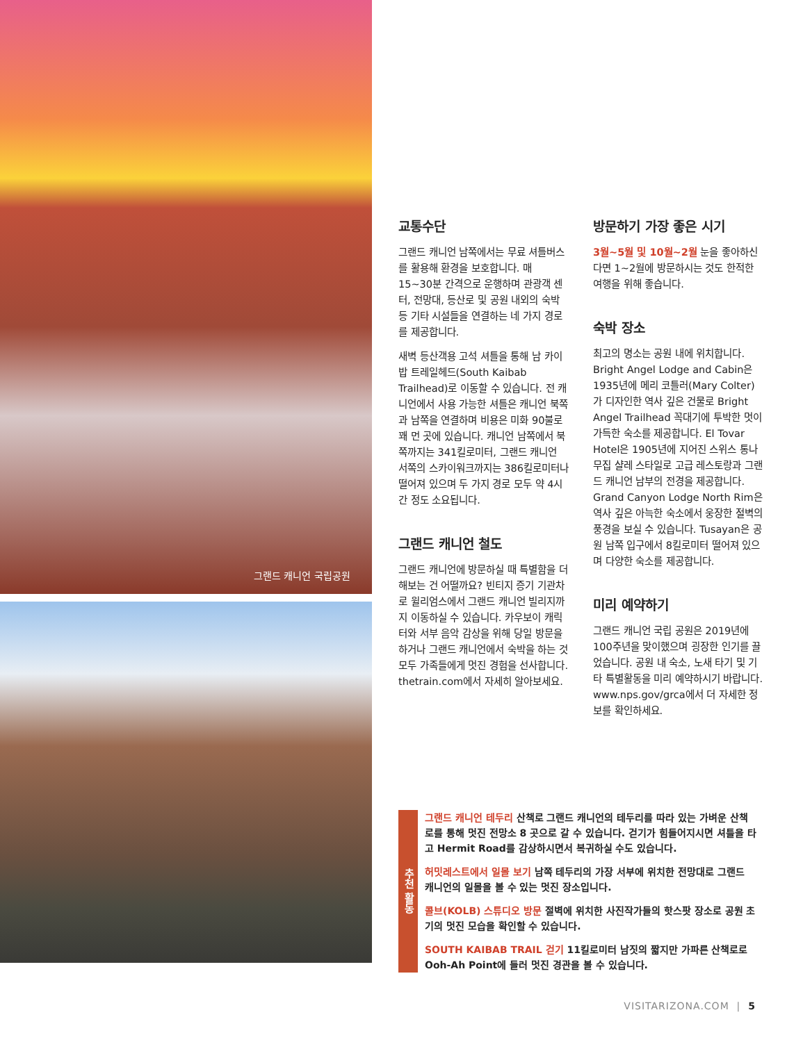그랜드 캐니언 국립공원
교통수단
그랜드 캐니언 남쪽에서는 무료 셔틀버스를 활용해 환경을 보호합니다. 매 15~30분 간격으로 운행하며 관광객 센터, 전망대, 등산로 및 공원 내외의 숙박 등 기타 시설들을 연결하는 네 가지 경로를 제공합니다.
새벽 등산객용 고석 셔틀을 통해 남 카이밥 트레일헤드(South Kaibab Trailhead)로 이동할 수 있습니다. 전 캐니언에서 사용 가능한 셔틀은 캐니언 북쪽과 남쪽을 연결하며 비용은 미화 90불로 꽤 먼 곳에 있습니다. 캐니언 남쪽에서 북쪽까지는 341킬로미터, 그랜드 캐니언 서쪽의 스카이워크까지는 386킬로미터나 떨어져 있으며 두 가지 경로 모두 약 4시간 정도 소요됩니다.
그랜드 캐니언 철도
그랜드 캐니언에 방문하실 때 특별함을 더해보는 건 어떨까요? 빈티지 증기 기관차로 윌리엄스에서 그랜드 캐니언 빌리지까지 이동하실 수 있습니다. 카우보이 캐릭터와 서부 음악 감상을 위해 당일 방문을 하거나 그랜드 캐니언에서 숙박을 하는 것 모두 가족들에게 멋진 경험을 선사합니다. thetrain.com에서 자세히 알아보세요.
방문하기 가장 좋은 시기
3월~5월 및 10월~2월 눈을 좋아하신다면 1~2월에 방문하시는 것도 한적한 여행을 위해 좋습니다.
숙박 장소
최고의 명소는 공원 내에 위치합니다. Bright Angel Lodge and Cabin은 1935년에 메리 코틀러(Mary Colter)가 디자인한 역사 깊은 건물로 Bright Angel Trailhead 꼭대기에 투박한 멋이 가득한 숙소를 제공합니다. El Tovar Hotel은 1905년에 지어진 스위스 통나무집 샬레 스타일로 고급 레스토랑과 그랜드 캐니언 남부의 전경을 제공합니다. Grand Canyon Lodge North Rim은 역사 깊은 아늑한 숙소에서 웅장한 절벽의 풍경을 보실 수 있습니다. Tusayan은 공원 남쪽 입구에서 8킬로미터 떨어져 있으며 다양한 숙소를 제공합니다.
미리 예약하기
그랜드 캐니언 국립 공원은 2019년에 100주년을 맞이했으며 굉장한 인기를 끌었습니다. 공원 내 숙소, 노새 타기 및 기타 특별활동을 미리 예약하시기 바랍니다. www.nps.gov/grca에서 더 자세한 정보를 확인하세요.
추천 활동
그랜드 캐니언 테두리 산책로 그랜드 캐니언의 테두리를 따라 있는 가벼운 산책로를 통해 멋진 전망소 8 곳으로 갈 수 있습니다. 걷기가 힘들어지시면 셔틀을 타고 Hermit Road를 감상하시면서 복귀하실 수도 있습니다.
허밋레스트에서 일몰 보기 남쪽 테두리의 가장 서부에 위치한 전망대로 그랜드 캐니언의 일몰을 볼 수 있는 멋진 장소입니다.
콜브(KOLB) 스튜디오 방문 절벽에 위치한 사진작가들의 핫스팟 장소로 공원 초기의 멋진 모습을 확인할 수 있습니다.
SOUTH KAIBAB TRAIL 걷기 11킬로미터 남짓의 짧지만 가파른 산책로로 Ooh-Ah Point에 들러 멋진 경관을 볼 수 있습니다.
VISITARIZONA.COM | 5